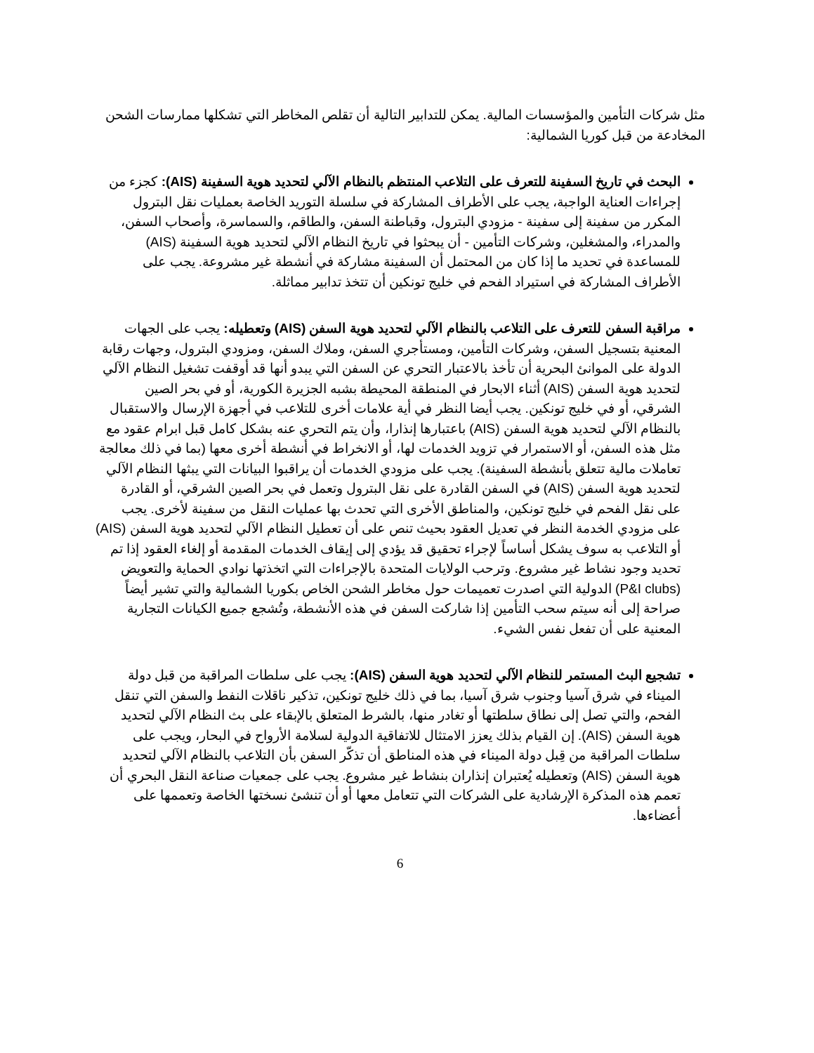مثل شركات التأمين والمؤسسات المالية. يمكن للتدابير التالية أن تقلص المخاطر التي تشكلها ممارسات الشحن المخادعة من قبل كوريا الشمالية:
البحث في تاريخ السفينة للتعرف على التلاعب المنتظم بالنظام الآلي لتحديد هوية السفينة (AIS): كجزء من إجراءات العناية الواجبة، يجب على الأطراف المشاركة في سلسلة التوريد الخاصة بعمليات نقل البترول المكرر من سفينة إلى سفينة - مزودي البترول، وقباطنة السفن، والطاقم، والسماسرة، وأصحاب السفن، والمدراء، والمشغلين، وشركات التأمين - أن يبحثوا في تاريخ النظام الآلي لتحديد هوية السفينة (AIS) للمساعدة في تحديد ما إذا كان من المحتمل أن السفينة مشاركة في أنشطة غير مشروعة. يجب على الأطراف المشاركة في استيراد الفحم في خليج تونكين أن تتخذ تدابير مماثلة.
مراقبة السفن للتعرف على التلاعب بالنظام الآلي لتحديد هوية السفن (AIS) وتعطيله: يجب على الجهات المعنية بتسجيل السفن، وشركات التأمين، ومستأجري السفن، وملاك السفن، ومزودي البترول، وجهات رقابة الدولة على الموانئ البحرية أن تأخذ بالاعتبار التحري عن السفن التي يبدو أنها قد أوقفت تشغيل النظام الآلي لتحديد هوية السفن (AIS) أثناء الابحار في المنطقة المحيطة بشبه الجزيرة الكورية، أو في بحر الصين الشرقي، أو في خليج تونكين. يجب أيضا النظر في أية علامات أخرى للتلاعب في أجهزة الإرسال والاستقبال بالنظام الآلي لتحديد هوية السفن (AIS) باعتبارها إنذارا، وأن يتم التحري عنه بشكل كامل قبل ابرام عقود مع مثل هذه السفن، أو الاستمرار في تزويد الخدمات لها، أو الانخراط في أنشطة أخرى معها (بما في ذلك معالجة تعاملات مالية تتعلق بأنشطة السفينة). يجب على مزودي الخدمات أن يراقبوا البيانات التي يبثها النظام الآلي لتحديد هوية السفن (AIS) في السفن القادرة على نقل البترول وتعمل في بحر الصين الشرقي، أو القادرة على نقل الفحم في خليج تونكين، والمناطق الأخرى التي تحدث بها عمليات النقل من سفينة لأخرى. يجب على مزودي الخدمة النظر في تعديل العقود بحيث تنص على أن تعطيل النظام الآلي لتحديد هوية السفن (AIS) أو التلاعب به سوف يشكل أساساً لإجراء تحقيق قد يؤدي إلى إيقاف الخدمات المقدمة أو إلغاء العقود إذا تم تحديد وجود نشاط غير مشروع. وترحب الولايات المتحدة بالإجراءات التي اتخذتها نوادي الحماية والتعويض (P&I clubs) الدولية التي اصدرت تعميمات حول مخاطر الشحن الخاص بكوريا الشمالية والتي تشير أيضاً صراحة إلى أنه سيتم سحب التأمين إذا شاركت السفن في هذه الأنشطة، وتُشجع جميع الكيانات التجارية المعنية على أن تفعل نفس الشيء.
تشجيع البث المستمر للنظام الآلي لتحديد هوية السفن (AIS): يجب على سلطات المراقبة من قبل دولة الميناء في شرق آسيا وجنوب شرق آسيا، بما في ذلك خليج تونكين، تذكير ناقلات النفط والسفن التي تنقل الفحم، والتي تصل إلى نطاق سلطتها أو تغادر منها، بالشرط المتعلق بالإبقاء على بث النظام الآلي لتحديد هوية السفن (AIS). إن القيام بذلك يعزز الامتثال للاتفاقية الدولية لسلامة الأرواح في البحار، ويجب على سلطات المراقبة من قِبل دولة الميناء في هذه المناطق أن تذكّر السفن بأن التلاعب بالنظام الآلي لتحديد هوية السفن (AIS) وتعطيله يُعتبران إنذاران بنشاط غير مشروع. يجب على جمعيات صناعة النقل البحري أن تعمم هذه المذكرة الإرشادية على الشركات التي تتعامل معها أو أن تنشئ نسختها الخاصة وتعممها على أعضاءها.
6